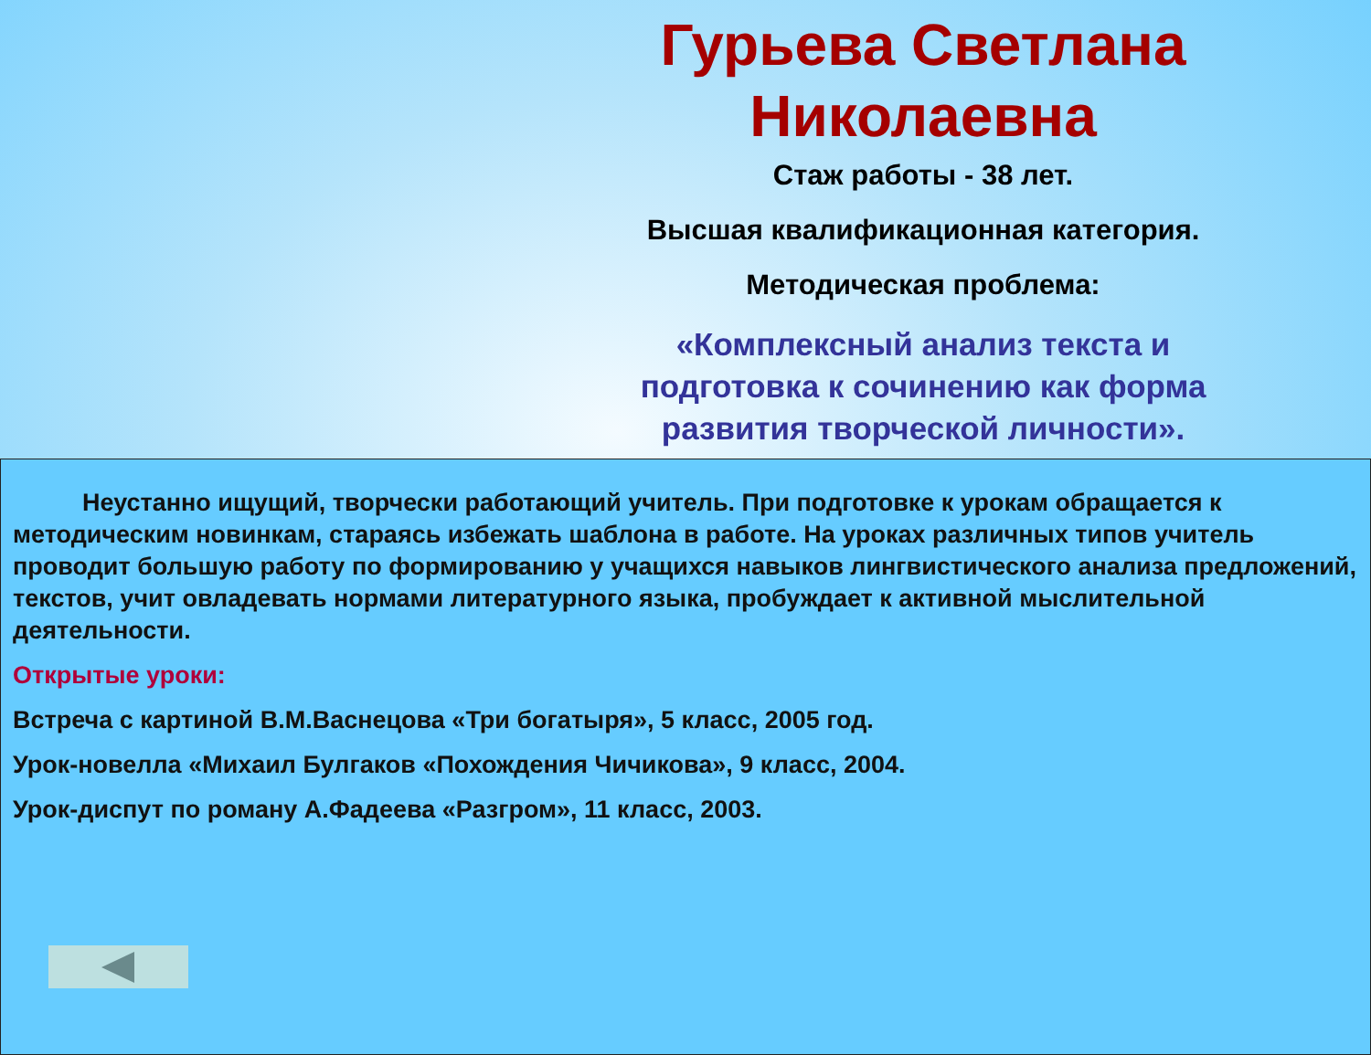Гурьева Светлана Николаевна
Стаж работы - 38 лет.
Высшая квалификационная категория.
Методическая проблема:
«Комплексный анализ текста и подготовка к сочинению как форма развития творческой личности».
Неустанно ищущий, творчески работающий учитель. При подготовке к урокам обращается к методическим новинкам, стараясь избежать шаблона в работе. На уроках различных типов учитель проводит большую работу по формированию у учащихся навыков лингвистического анализа предложений, текстов, учит овладевать нормами литературного языка, пробуждает к активной мыслительной деятельности.
Открытые уроки:
Встреча с картиной В.М.Васнецова «Три богатыря», 5 класс, 2005 год.
Урок-новелла «Михаил Булгаков «Похождения Чичикова», 9 класс, 2004.
Урок-диспут по роману А.Фадеева «Разгром», 11 класс, 2003.